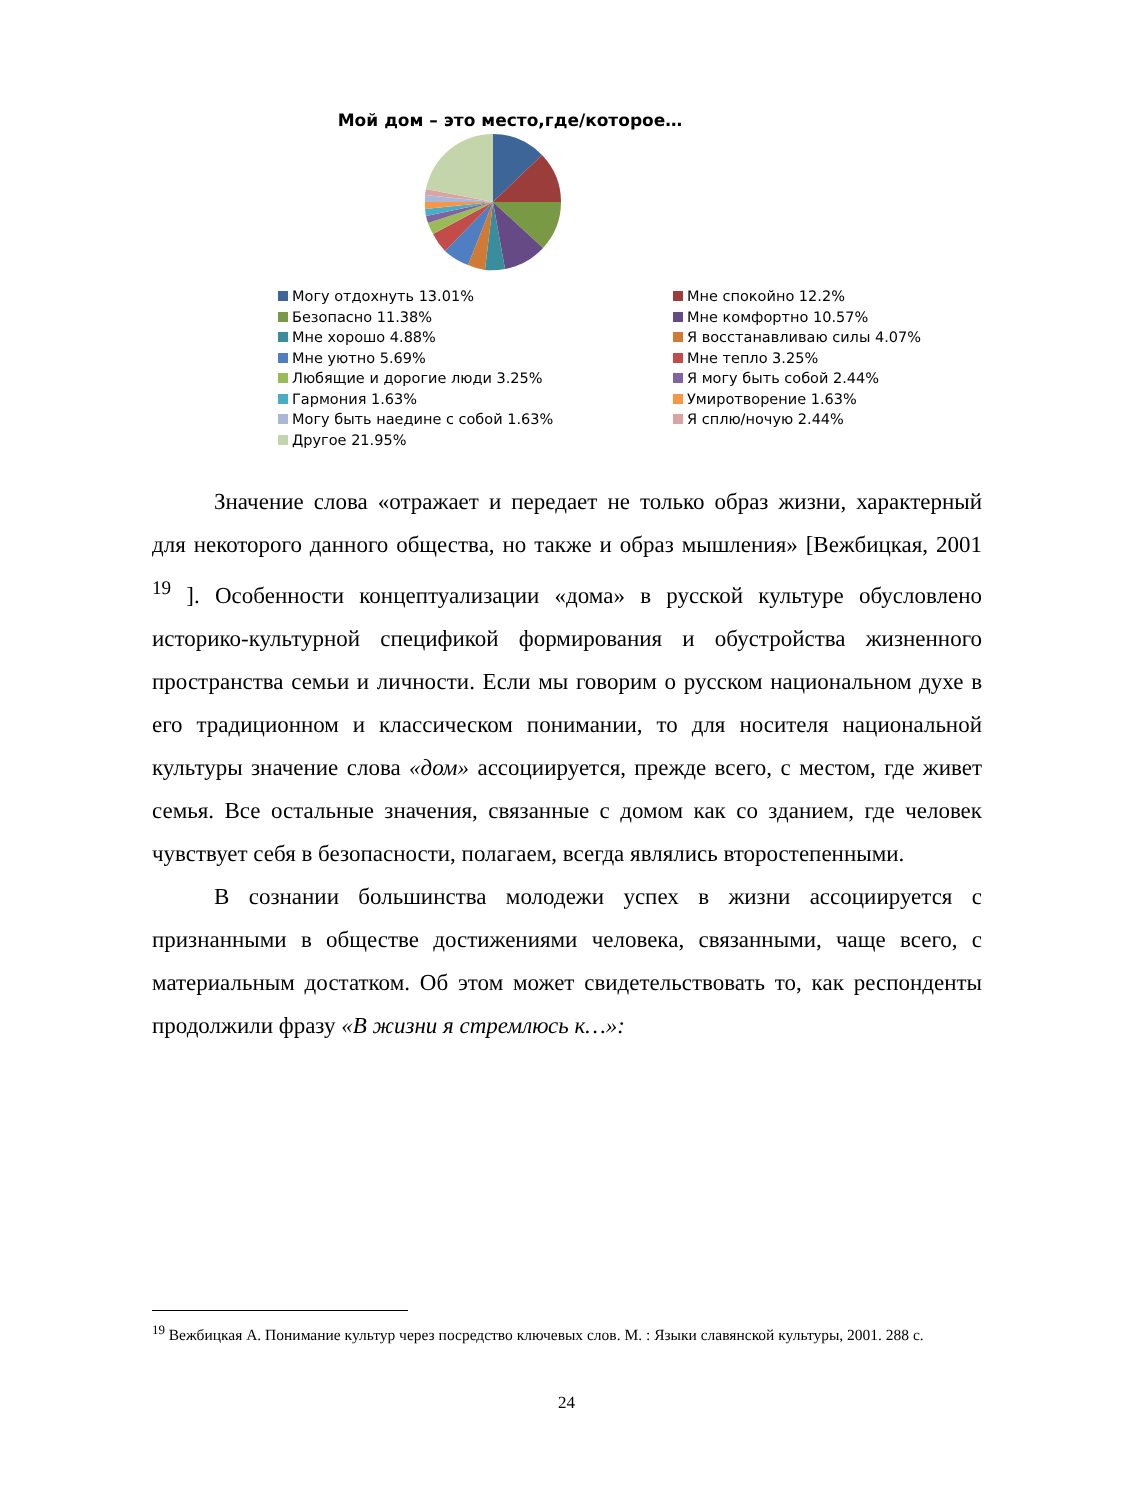Мой дом – это место,где/которое…
Могу отдохнуть 13.01%
Мне спокойно 12.2%
Безопасно 11.38%
Мне комфортно 10.57%
Мне хорошо 4.88%
Я восстанавливаю силы 4.07%
Мне уютно 5.69%
Мне тепло 3.25%
Любящие и дорогие люди 3.25%
Я могу быть собой 2.44%
Гармония 1.63%
Умиротворение 1.63%
Могу быть наедине с собой 1.63%
Я сплю/ночую 2.44%
Другое 21.95%
Значение слова «отражает и передает не только образ жизни, характерный для некоторого данного общества, но также и образ мышления» [Вежбицкая, 2001 <sup>19</sup> ]. Особенности концептуализации «дома» в русской культуре обусловлено историко-культурной спецификой формирования и обустройства жизненного пространства семьи и личности. Если мы говорим о русском национальном духе в его традиционном и классическом понимании, то для носителя национальной культуры значение слова «дом» ассоциируется, прежде всего, с местом, где живет семья. Все остальные значения, связанные с домом как со зданием, где человек чувствует себя в безопасности, полагаем, всегда являлись второстепенными.
В сознании большинства молодежи успех в жизни ассоциируется с признанными в обществе достижениями человека, связанными, чаще всего, с материальным достатком. Об этом может свидетельствовать то, как респонденты продолжили фразу «В жизни я стремлюсь к…»:
<sup>19</sup> Вежбицкая А. Понимание культур через посредство ключевых слов. М. : Языки славянской культуры, 2001. 288 с.
24